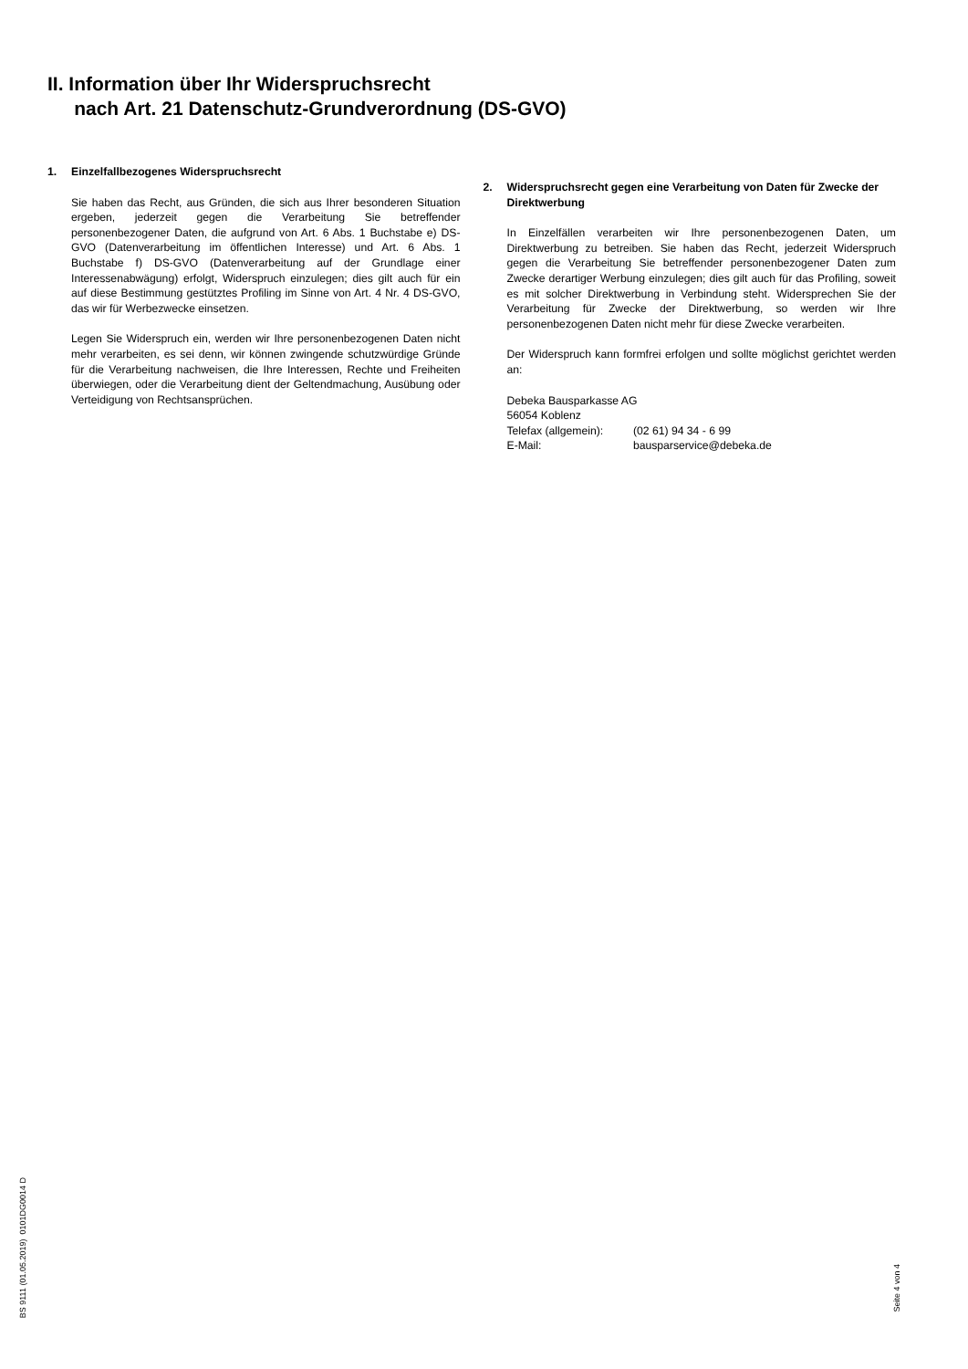II. Information über Ihr Widerspruchsrecht
nach Art. 21 Datenschutz-Grundverordnung (DS-GVO)
1. Einzelfallbezogenes Widerspruchsrecht
Sie haben das Recht, aus Gründen, die sich aus Ihrer besonderen Situation ergeben, jederzeit gegen die Verarbeitung Sie betreffender personenbezogener Daten, die aufgrund von Art. 6 Abs. 1 Buchstabe e) DS-GVO (Datenverarbeitung im öffentlichen Interesse) und Art. 6 Abs. 1 Buchstabe f) DS-GVO (Datenverarbeitung auf der Grundlage einer Interessenabwägung) erfolgt, Widerspruch einzulegen; dies gilt auch für ein auf diese Bestimmung gestütztes Profiling im Sinne von Art. 4 Nr. 4 DS-GVO, das wir für Werbezwecke einsetzen.
Legen Sie Widerspruch ein, werden wir Ihre personenbezogenen Daten nicht mehr verarbeiten, es sei denn, wir können zwingende schutzwürdige Gründe für die Verarbeitung nachweisen, die Ihre Interessen, Rechte und Freiheiten überwiegen, oder die Verarbeitung dient der Geltendmachung, Ausübung oder Verteidigung von Rechtsansprüchen.
2. Widerspruchsrecht gegen eine Verarbeitung von Daten für Zwecke der Direktwerbung
In Einzelfällen verarbeiten wir Ihre personenbezogenen Daten, um Direktwerbung zu betreiben. Sie haben das Recht, jederzeit Widerspruch gegen die Verarbeitung Sie betreffender personenbezogener Daten zum Zwecke derartiger Werbung einzulegen; dies gilt auch für das Profiling, soweit es mit solcher Direktwerbung in Verbindung steht. Widersprechen Sie der Verarbeitung für Zwecke der Direktwerbung, so werden wir Ihre personenbezogenen Daten nicht mehr für diese Zwecke verarbeiten.
Der Widerspruch kann formfrei erfolgen und sollte möglichst gerichtet werden an:
Debeka Bausparkasse AG
56054 Koblenz
Telefax (allgemein): (02 61) 94 34 - 6 99
E-Mail: bausparservice@debeka.de
BS 9111 (01.05.2019) 0101DG0014 D
Seite 4 von 4